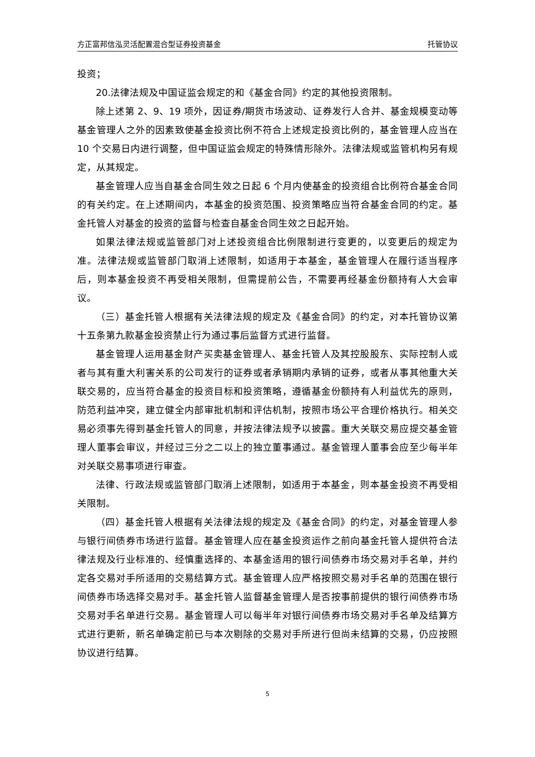方正富邦信泓灵活配置混合型证券投资基金 托管协议
投资；
20.法律法规及中国证监会规定的和《基金合同》约定的其他投资限制。
除上述第 2、9、19 项外，因证券/期货市场波动、证券发行人合并、基金规模变动等基金管理人之外的因素致使基金投资比例不符合上述规定投资比例的，基金管理人应当在 10 个交易日内进行调整，但中国证监会规定的特殊情形除外。法律法规或监管机构另有规定，从其规定。
基金管理人应当自基金合同生效之日起 6 个月内使基金的投资组合比例符合基金合同的有关约定。在上述期间内，本基金的投资范围、投资策略应当符合基金合同的约定。基金托管人对基金的投资的监督与检查自基金合同生效之日起开始。
如果法律法规或监管部门对上述投资组合比例限制进行变更的，以变更后的规定为准。法律法规或监管部门取消上述限制，如适用于本基金，基金管理人在履行适当程序后，则本基金投资不再受相关限制，但需提前公告，不需要再经基金份额持有人大会审议。
（三）基金托管人根据有关法律法规的规定及《基金合同》的约定，对本托管协议第十五条第九款基金投资禁止行为通过事后监督方式进行监督。
基金管理人运用基金财产买卖基金管理人、基金托管人及其控股股东、实际控制人或者与其有重大利害关系的公司发行的证券或者承销期内承销的证券，或者从事其他重大关联交易的，应当符合基金的投资目标和投资策略，遵循基金份额持有人利益优先的原则，防范利益冲突，建立健全内部审批机制和评估机制，按照市场公平合理价格执行。相关交易必须事先得到基金托管人的同意，并按法律法规予以披露。重大关联交易应提交基金管理人董事会审议，并经过三分之二以上的独立董事通过。基金管理人董事会应至少每半年对关联交易事项进行审查。
法律、行政法规或监管部门取消上述限制，如适用于本基金，则本基金投资不再受相关限制。
（四）基金托管人根据有关法律法规的规定及《基金合同》的约定，对基金管理人参与银行间债券市场进行监督。基金管理人应在基金投资运作之前向基金托管人提供符合法律法规及行业标准的、经慎重选择的、本基金适用的银行间债券市场交易对手名单，并约定各交易对手所适用的交易结算方式。基金管理人应严格按照交易对手名单的范围在银行间债券市场选择交易对手。基金托管人监督基金管理人是否按事前提供的银行间债券市场交易对手名单进行交易。基金管理人可以每半年对银行间债券市场交易对手名单及结算方式进行更新，新名单确定前已与本次剔除的交易对手所进行但尚未结算的交易，仍应按照协议进行结算。
5